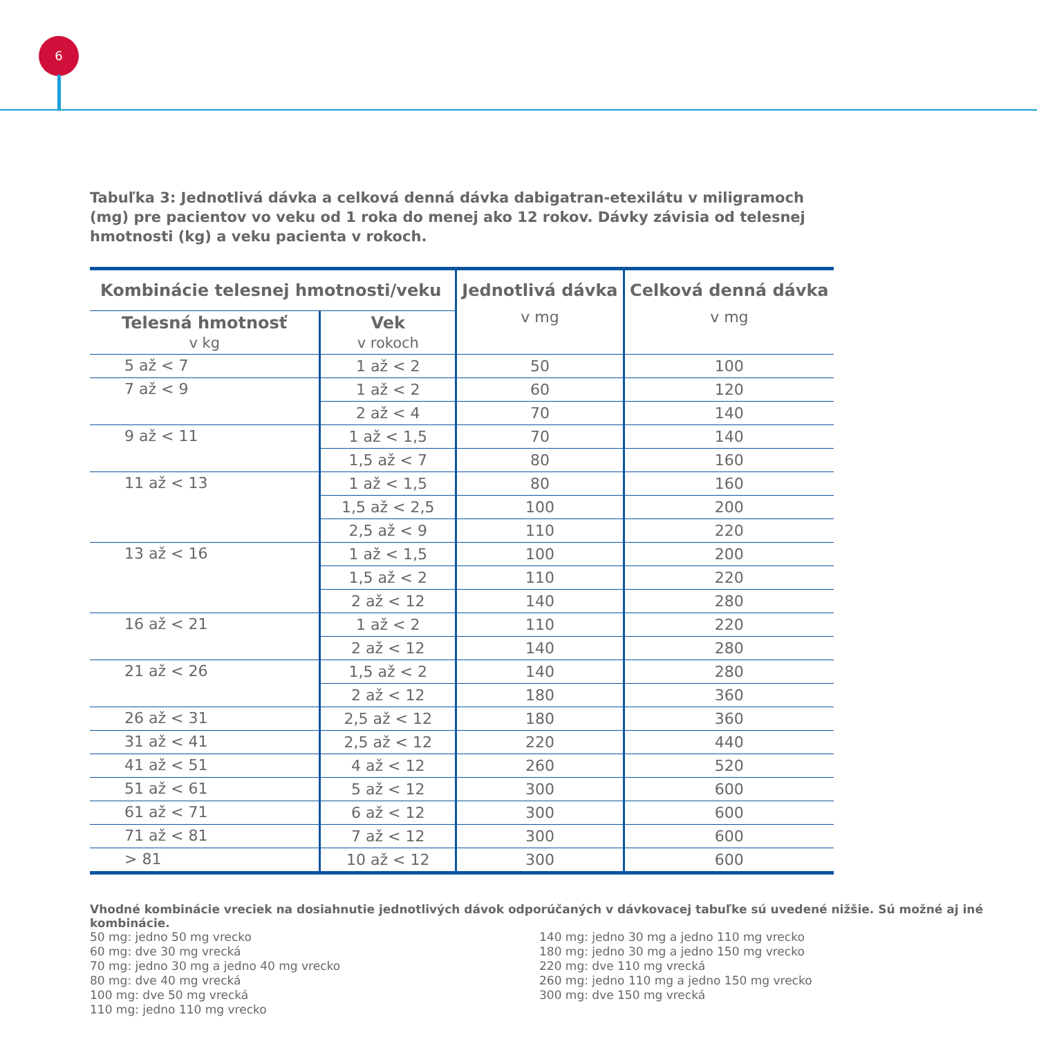6
Tabuľka 3: Jednotlivá dávka a celková denná dávka dabigatran-etexilátu v miligramoch (mg) pre pacientov vo veku od 1 roka do menej ako 12 rokov. Dávky závisia od telesnej hmotnosti (kg) a veku pacienta v rokoch.
| Kombinácie telesnej hmotnosti/veku | | Jednotlivá dávka v mg | Celková denná dávka v mg |
| --- | --- | --- | --- |
| Telesná hmotnosť v kg | Vek v rokoch | | |
| 5 až < 7 | 1 až < 2 | 50 | 100 |
| 7 až < 9 | 1 až < 2 | 60 | 120 |
| | 2 až < 4 | 70 | 140 |
| 9 až < 11 | 1 až < 1,5 | 70 | 140 |
| | 1,5 až < 7 | 80 | 160 |
| 11 až < 13 | 1 až < 1,5 | 80 | 160 |
| | 1,5 až < 2,5 | 100 | 200 |
| | 2,5 až < 9 | 110 | 220 |
| 13 až < 16 | 1 až < 1,5 | 100 | 200 |
| | 1,5 až < 2 | 110 | 220 |
| | 2 až < 12 | 140 | 280 |
| 16 až < 21 | 1 až < 2 | 110 | 220 |
| | 2 až < 12 | 140 | 280 |
| 21 až < 26 | 1,5 až < 2 | 140 | 280 |
| | 2 až < 12 | 180 | 360 |
| 26 až < 31 | 2,5 až < 12 | 180 | 360 |
| 31 až < 41 | 2,5 až < 12 | 220 | 440 |
| 41 až < 51 | 4 až < 12 | 260 | 520 |
| 51 až < 61 | 5 až < 12 | 300 | 600 |
| 61 až < 71 | 6 až < 12 | 300 | 600 |
| 71 až < 81 | 7 až < 12 | 300 | 600 |
| > 81 | 10 až < 12 | 300 | 600 |
Vhodné kombinácie vreciek na dosiahnutie jednotlivých dávok odporúčaných v dávkovacej tabuľke sú uvedené nižšie. Sú možné aj iné kombinácie.
50 mg: jedno 50 mg vrecko
60 mg: dve 30 mg vrecká
70 mg: jedno 30 mg a jedno 40 mg vrecko
80 mg: dve 40 mg vrecká
100 mg: dve 50 mg vrecká
110 mg: jedno 110 mg vrecko
140 mg: jedno 30 mg a jedno 110 mg vrecko
180 mg: jedno 30 mg a jedno 150 mg vrecko
220 mg: dve 110 mg vrecká
260 mg: jedno 110 mg a jedno 150 mg vrecko
300 mg: dve 150 mg vrecká